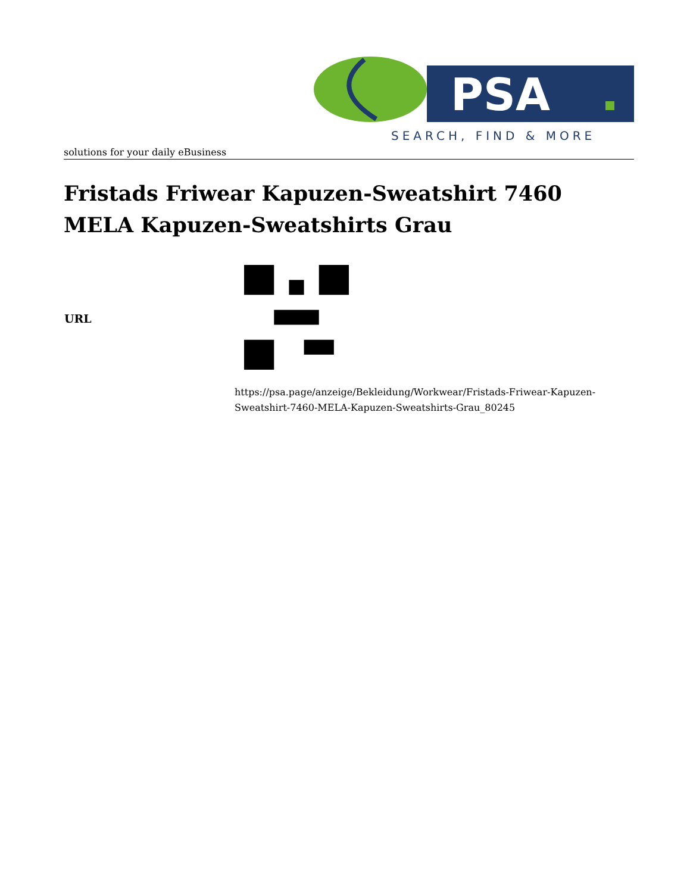PSA
SEARCH, FIND & MORE
solutions for your daily eBusiness
Fristads Friwear Kapuzen-Sweatshirt 7460 MELA Kapuzen-Sweatshirts Grau
| URL | |
https://psa.page/anzeige/Bekleidung/Workwear/Fristads-Friwear-Kapuzen-Sweatshirt-7460-MELA-Kapuzen-Sweatshirts-Grau_80245